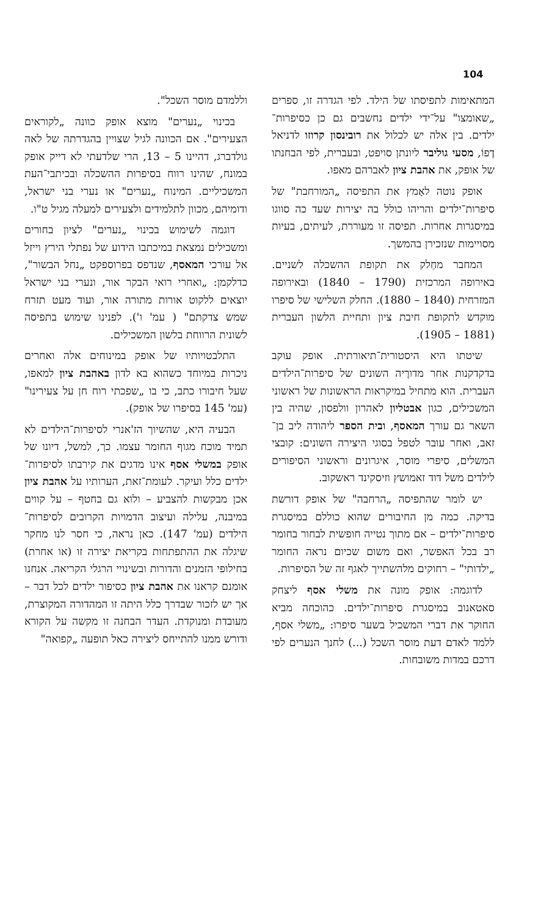104
המתאימות לתפיסתו של הילד. לפי הגדרה זו, ספרים „שאומצו" על־ידי ילדים נחשבים גם כן כסיפרות־ילדים. בין אלה יש לכלול את רובינסון קרוזו לדניאל דֶפוֹ, מסעי גוליבר ליונתן סויפט, ובעברית, לפי הבחנתו של אופק, את אהבת ציון לאברהם מאפו.
אופק נוטה לאַמץ את התפיסה „המורחבת" של סיפרות־ילדים והריהו כולל בה יצירות שעד כה סווגו במיסגרות אחרות. תפיסה זו מעוררת, לעיתים, בעיות מסויימות שנזכירן בהמשך.
המחבר מחַלק את תקופת ההשכלה לשניים. באירופה המרכזית (1790 – 1840) ובאירופה המזרחית (1840 – 1880). החלק השלישי של סיפרו מוקדש לתקופת חיבת ציון ותחיית הלשון העברית (1881 – 1905).
שיטתו היא היסטורית־תיאורתית. אופק עוקב בדקדקנות אחר מדורֶיה השונים של סיפרות־הילדים העברית. הוא מתחיל במיקראות הראשונות של ראשוני המשכילים, כגון אבטליון לאהרון וולפסון, שהיה בין השאר גם עורך המאסף, ובית הספר ליהודה ליב בן־זאב, ואחר עובר לטפל בסוגי היצירה השונים: קובצי המשלים, סיפרי מוסר, איגרונים וראשוני הסיפורים לילדים משל דוד זאמושץ וזיסקינד ראשקוב.
יש לומר שהתפיסה „הרחבה" של אופק דורשת בדיקה. כמה מן החיבורים שהוא כוללם במיסגרת סיפרות־ילדים – אם מתוך נטייה חופשית לבחור בחומר רב בכל האפשר, ואם משום שכיום נראה החומר „ילדותי" – רחוקים מלהשתייך לאגף זה של הסיפרות.
לדוגמה: אופק מונה את משלי אסף ליצחק סאטאנוב במיסגרת סיפרות־ילדים. כהוכחה מביא החוקר את דברי המשכיל בשער סיפרו: „משלי אסף, ללמד לאדם דעת מוסר השכל (...) לחנך הנערים לפי דרכם במדות משובחות.
וללמדם מוסר השכל".
בכינוי „נערים" מוצא אופק כוונה „לקוראים הצעירים". אם הכוונה לגיל שצויין בהגדרתה של לאה גולדברג, דהיינו 5 – 13, הרי שלדעתי לא דייק אופק במונח, שהינו רווח בסיפרות ההשכלה ובכיתבי־העת המשכיליים. המינוח „נערים" או נערי בני ישראל, ודומיהם, מכוון לתלמידים ולצעירים למעלה מגיל ט"ו.
דוגמה לשימוש בכינוי „נערים" לציון בחורים ומשכילים נמצאת במיכתבו הידוע של נפתלי הירץ וייזל אל עורכי המאסף, שנדפס בפרוספקט „נחל הבשור", כדלקמן: „ואחרי רואי הבקר אור, ונערי בני ישראל יוצאים ללקוט אורות מתורה אור, ועוד מעט תזרח שמש צדקתם" ( עמ' ו'). לפנינו שימוש בתפיסה לשונית הרווחת בלשון המשכילים.
התלבטויותיו של אופק במינוחים אלה ואחרים ניכרות במיוחד כשהוא בא לדון באהבת ציון למאפו, שעל חיבורו כתב, כי בו „שפכתי רוח חן על צעירינו" (עמ' 145 בסיפרו של אופק).
הבעיה היא, שהשיוך הז'אנרי לסיפרות־הילדים לא תמיד מוכח מגוף החומר עצמו. כך, למשל, דיונו של אופק במשלי אסף אינו מדגים את קירבתו לסיפרות־ילדים כלל ועיקר. לעומת־זאת, הערותיו על אהבת ציון אכן מבקשות להצביע – ולוא גם בחטף – על קווים במיבנה, עלילה ועיצוב הדמויות הקרובים לסיפרות־הילדים (עמ' 147). כאן נראה, כי חסר לנו מחקר שיגלה את ההתפתחות בקריאת יצירה זו (או אחרת) בחילופי הזמנים והדורות ובשינויי הרגלי הקריאה. אנחנו אומנם קראנו את אהבת ציון כסיפור ילדים לכל דבר – אך יש לזכור שבדרך כלל היתה זו המהדורה המקוצרת, מעובדת ומנוקדת. העדר הבחנה זו מקשה על הקורא ודורש ממנו להתייחס ליצירה כאל תופעה „קפואה"